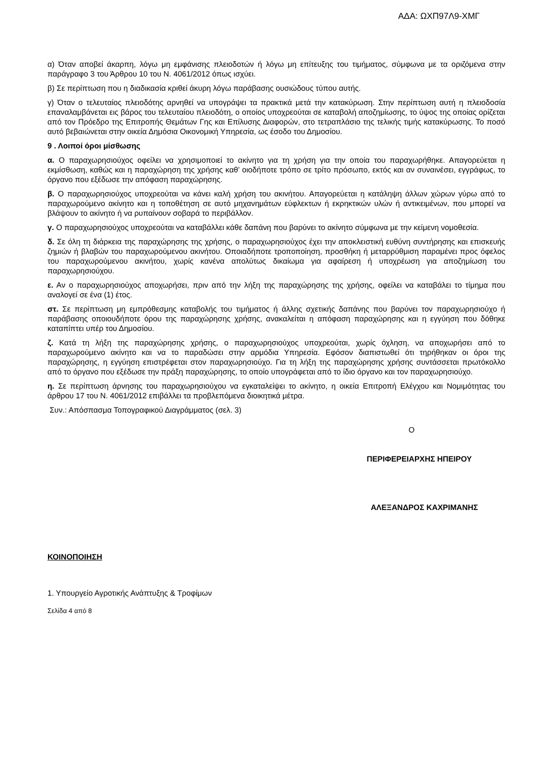ΑΔΑ: ΩΧΠ97Λ9-ΧΜΓ
α) Όταν αποβεί άκαρπη, λόγω μη εμφάνισης πλειοδοτών ή λόγω μη επίτευξης του τιμήματος, σύμφωνα με τα οριζόμενα στην παράγραφο 3 του Άρθρου 10 του Ν. 4061/2012 όπως ισχύει.
β) Σε περίπτωση που η διαδικασία κριθεί άκυρη λόγω παράβασης ουσιώδους τύπου αυτής.
γ) Όταν ο τελευταίος πλειοδότης αρνηθεί να υπογράψει τα πρακτικά μετά την κατακύρωση. Στην περίπτωση αυτή η πλειοδοσία επαναλαμβάνεται εις βάρος του τελευταίου πλειοδότη, ο οποίος υποχρεούται σε καταβολή αποζημίωσης, το ύψος της οποίας ορίζεται από τον Πρόεδρο της Επιτροπής Θεμάτων Γης και Επίλυσης Διαφορών, στο τετραπλάσιο της τελικής τιμής κατακύρωσης. Το ποσό αυτό βεβαιώνεται στην οικεία Δημόσια Οικονομική Υπηρεσία, ως έσοδο του Δημοσίου.
9 . Λοιποί όροι μίσθωσης
α. Ο παραχωρησιούχος οφείλει να χρησιμοποιεί το ακίνητο για τη χρήση για την οποία του παραχωρήθηκε. Απαγορεύεται η εκμίσθωση, καθώς και η παραχώρηση της χρήσης καθ’ οιοδήποτε τρόπο σε τρίτο πρόσωπο, εκτός και αν συναινέσει, εγγράφως, το όργανο που εξέδωσε την απόφαση παραχώρησης.
β. Ο παραχωρησιούχος υποχρεούται να κάνει καλή χρήση του ακινήτου. Απαγορεύεται η κατάληψη άλλων χώρων γύρω από το παραχωρούμενο ακίνητο και η τοποθέτηση σε αυτό μηχανημάτων εύφλεκτων ή εκρηκτικών υλών ή αντικειμένων, που μπορεί να βλάψουν το ακίνητο ή να ρυπαίνουν σοβαρά το περιβάλλον.
γ. Ο παραχωρησιούχος υποχρεούται να καταβάλλει κάθε δαπάνη που βαρύνει το ακίνητο σύμφωνα με την κείμενη νομοθεσία.
δ. Σε όλη τη διάρκεια της παραχώρησης της χρήσης, ο παραχωρησιούχος έχει την αποκλειστική ευθύνη συντήρησης και επισκευής ζημιών ή βλαβών του παραχωρούμενου ακινήτου. Οποιαδήποτε τροποποίηση, προσθήκη ή μεταρρύθμιση παραμένει προς όφελος του παραχωρούμενου ακινήτου, χωρίς κανένα απολύτως δικαίωμα για αφαίρεση ή υποχρέωση για αποζημίωση του παραχωρησιούχου.
ε. Αν ο παραχωρησιούχος αποχωρήσει, πριν από την λήξη της παραχώρησης της χρήσης, οφείλει να καταβάλει το τίμημα που αναλογεί σε ένα (1) έτος.
στ. Σε περίπτωση μη εμπρόθεσμης καταβολής του τιμήματος ή άλλης σχετικής δαπάνης που βαρύνει τον παραχωρησιούχο ή παράβασης οποιουδήποτε όρου της παραχώρησης χρήσης, ανακαλείται η απόφαση παραχώρησης και η εγγύηση που δόθηκε καταπίπτει υπέρ του Δημοσίου.
ζ. Κατά τη λήξη της παραχώρησης χρήσης, ο παραχωρησιούχος υποχρεούται, χωρίς όχληση, να αποχωρήσει από το παραχωρούμενο ακίνητο και να το παραδώσει στην αρμόδια Υπηρεσία. Εφόσον διαπιστωθεί ότι τηρήθηκαν οι όροι της παραχώρησης, η εγγύηση επιστρέφεται στον παραχωρησιούχο. Για τη λήξη της παραχώρησης χρήσης συντάσσεται πρωτόκολλο από το όργανο που εξέδωσε την πράξη παραχώρησης, το οποίο υπογράφεται από το ίδιο όργανο και τον παραχωρησιούχο.
η. Σε περίπτωση άρνησης του παραχωρησιούχου να εγκαταλείψει το ακίνητο, η οικεία Επιτροπή Ελέγχου και Νομιμότητας του άρθρου 17 του Ν. 4061/2012 επιβάλλει τα προβλεπόμενα διοικητικά μέτρα.
Συν.: Απόσπασμα Τοπογραφικού Διαγράμματος (σελ. 3)
Ο
ΠΕΡΙΦΕΡΕΙΑΡΧΗΣ ΗΠΕΙΡΟΥ
ΑΛΕΞΑΝΔΡΟΣ ΚΑΧΡΙΜΑΝΗΣ
ΚΟΙΝΟΠΟΙΗΣΗ
1. Υπουργείο Αγροτικής Ανάπτυξης & Τροφίμων
Σελίδα 4 από 8